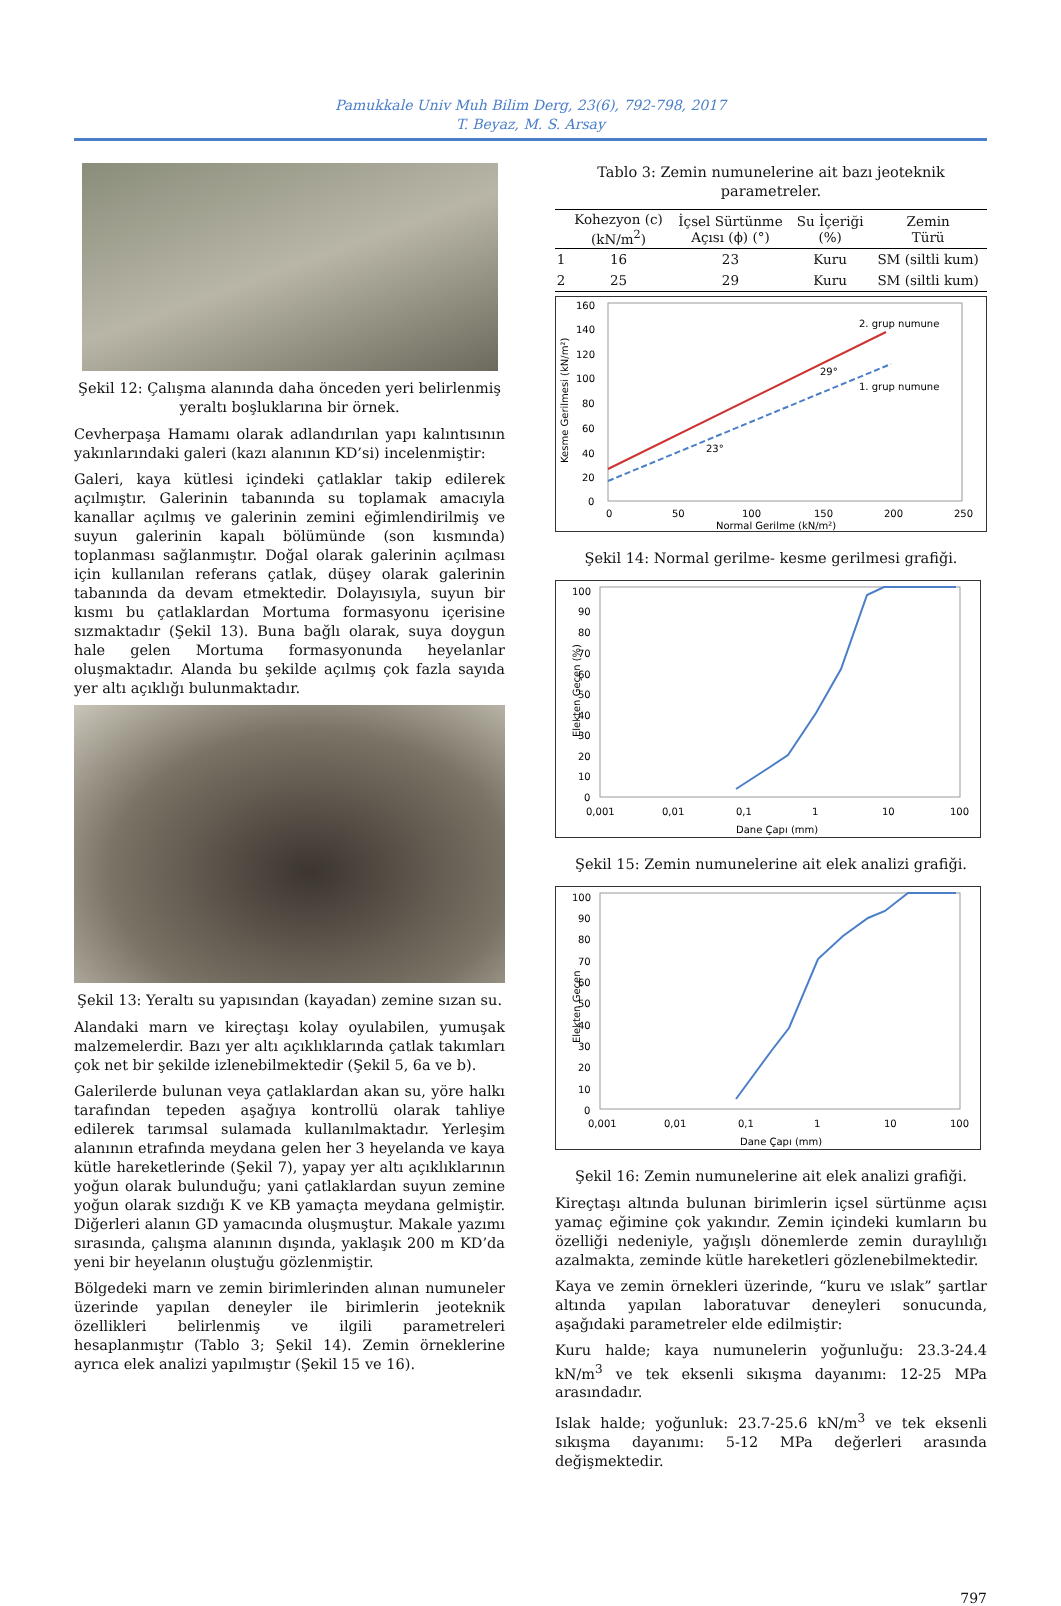Pamukkale Univ Muh Bilim Derg, 23(6), 792-798, 2017
T. Beyaz, M. S. Arsay
Şekil 12: Çalışma alanında daha önceden yeri belirlenmiş yeraltı boşluklarına bir örnek.
Cevherpaşa Hamamı olarak adlandırılan yapı kalıntısının yakınlarındaki galeri (kazı alanının KD’si) incelenmiştir:
Galeri, kaya kütlesi içindeki çatlaklar takip edilerek açılmıştır. Galerinin tabanında su toplamak amacıyla kanallar açılmış ve galerinin zemini eğimlendirilmiş ve suyun galerinin kapalı bölümünde (son kısmında) toplanması sağlanmıştır. Doğal olarak galerinin açılması için kullanılan referans çatlak, düşey olarak galerinin tabanında da devam etmektedir. Dolayısıyla, suyun bir kısmı bu çatlaklardan Mortuma formasyonu içerisine sızmaktadır (Şekil 13). Buna bağlı olarak, suya doygun hale gelen Mortuma formasyonunda heyelanlar oluşmaktadır. Alanda bu şekilde açılmış çok fazla sayıda yer altı açıklığı bulunmaktadır.
Şekil 13: Yeraltı su yapısından (kayadan) zemine sızan su.
Alandaki marn ve kireçtaşı kolay oyulabilen, yumuşak malzemelerdir. Bazı yer altı açıklıklarında çatlak takımları çok net bir şekilde izlenebilmektedir (Şekil 5, 6a ve b).
Galerilerde bulunan veya çatlaklardan akan su, yöre halkı tarafından tepeden aşağıya kontrollü olarak tahliye edilerek tarımsal sulamada kullanılmaktadır. Yerleşim alanının etrafında meydana gelen her 3 heyelanda ve kaya kütle hareketlerinde (Şekil 7), yapay yer altı açıklıklarının yoğun olarak bulunduğu; yani çatlaklardan suyun zemine yoğun olarak sızdığı K ve KB yamaçta meydana gelmiştir. Diğerleri alanın GD yamacında oluşmuştur. Makale yazımı sırasında, çalışma alanının dışında, yaklaşık 200 m KD’da yeni bir heyelanın oluştuğu gözlenmiştir.
Bölgedeki marn ve zemin birimlerinden alınan numuneler üzerinde yapılan deneyler ile birimlerin jeoteknik özellikleri belirlenmiş ve ilgili parametreleri hesaplanmıştır (Tablo 3; Şekil 14). Zemin örneklerine ayrıca elek analizi yapılmıştır (Şekil 15 ve 16).
Tablo 3: Zemin numunelerine ait bazı jeoteknik parametreler.
| | Kohezyon (c) (kN/m<sup>2</sup>) | İçsel Sürtünme Açısı (ϕ) (°) | Su İçeriği (%) | Zemin Türü |
| --- | --- | --- | --- | --- |
| 1 | 16 | 23 | Kuru | SM (siltli kum) |
| 2 | 25 | 29 | Kuru | SM (siltli kum) |
Kesme Gerilmesi (kN/m²)
160
140
120
100
80
60
40
20
0
2. grup numune
1. grup numune
29°
23°
0
50
100
150
200
250
Normal Gerilme (kN/m²)
Şekil 14: Normal gerilme- kesme gerilmesi grafiği.
Elekten Geçen (%)
100
90
80
70
60
50
40
30
20
10
0
0,001
0,01
0,1
1
10
100
Dane Çapı (mm)
Şekil 15: Zemin numunelerine ait elek analizi grafiği.
Elekten Geçen
100
90
80
70
60
50
40
30
20
10
0
0,001
0,01
0,1
1
10
100
Dane Çapı (mm)
Şekil 16: Zemin numunelerine ait elek analizi grafiği.
Kireçtaşı altında bulunan birimlerin içsel sürtünme açısı yamaç eğimine çok yakındır. Zemin içindeki kumların bu özelliği nedeniyle, yağışlı dönemlerde zemin duraylılığı azalmakta, zeminde kütle hareketleri gözlenebilmektedir.
Kaya ve zemin örnekleri üzerinde, “kuru ve ıslak” şartlar altında yapılan laboratuvar deneyleri sonucunda, aşağıdaki parametreler elde edilmiştir:
Kuru halde; kaya numunelerin yoğunluğu: 23.3-24.4 kN/m<sup>3</sup> ve tek eksenli sıkışma dayanımı: 12-25 MPa arasındadır.
Islak halde; yoğunluk: 23.7-25.6 kN/m<sup>3</sup> ve tek eksenli sıkışma dayanımı: 5-12 MPa değerleri arasında değişmektedir.
797